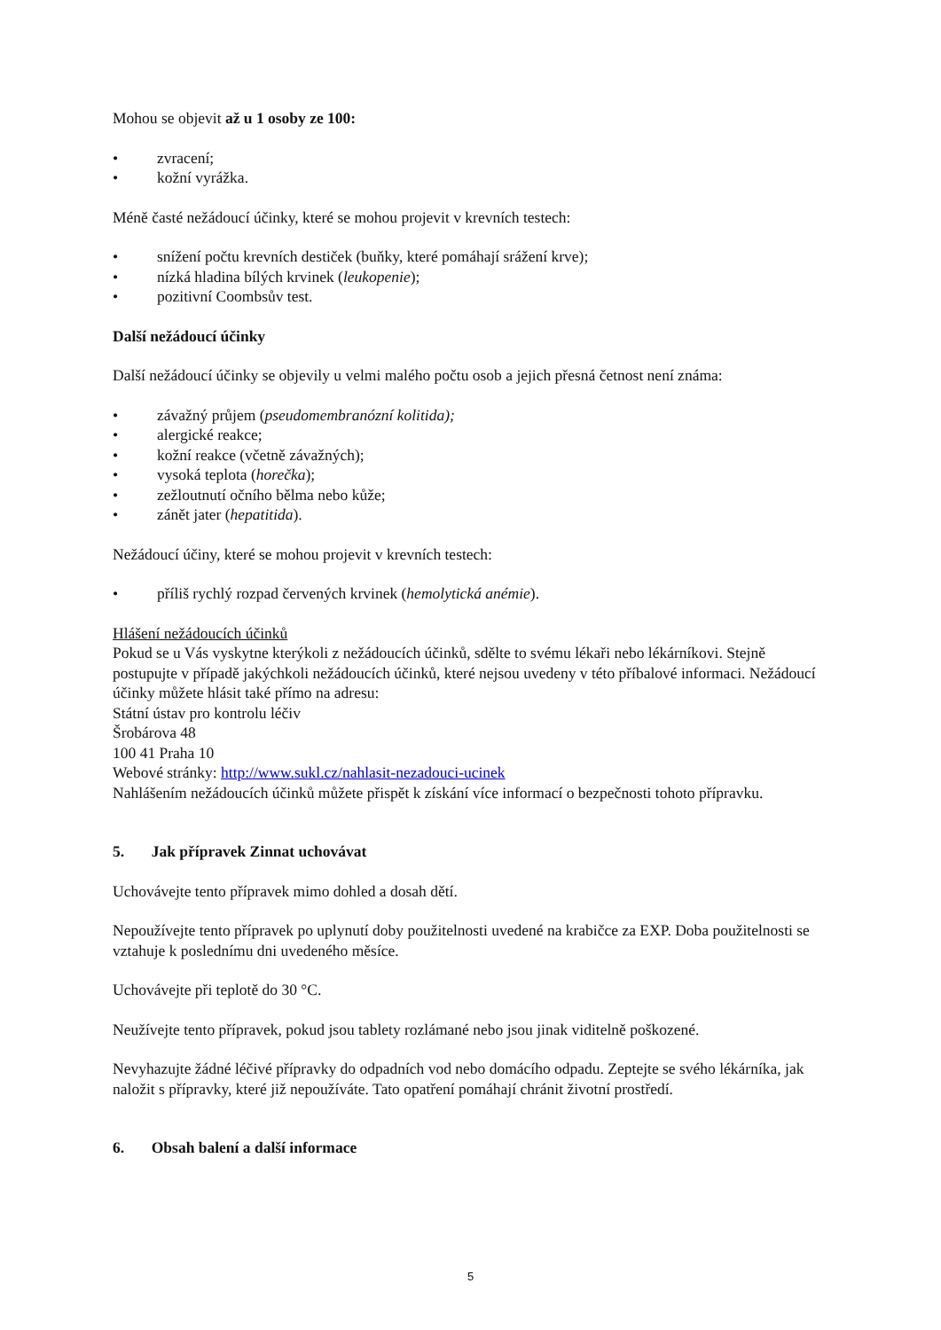Mohou se objevit až u 1 osoby ze 100:
• zvracení;
• kožní vyrážka.
Méně časté nežádoucí účinky, které se mohou projevit v krevních testech:
• snížení počtu krevních destiček (buňky, které pomáhají srážení krve);
• nízká hladina bílých krvinek (leukopenie);
• pozitivní Coombsův test.
Další nežádoucí účinky
Další nežádoucí účinky se objevily u velmi malého počtu osob a jejich přesná četnost není známa:
• závažný průjem (pseudomembranózní kolitida);
• alergické reakce;
• kožní reakce (včetně závažných);
• vysoká teplota (horečka);
• zežloutnutí očního bělma nebo kůže;
• zánět jater (hepatitida).
Nežádoucí účiny, které se mohou projevit v krevních testech:
• příliš rychlý rozpad červených krvinek (hemolytická anémie).
Hlášení nežádoucích účinků
Pokud se u Vás vyskytne kterýkoli z nežádoucích účinků, sdělte to svému lékaři nebo lékárníkovi. Stejně postupujte v případě jakýchkoli nežádoucích účinků, které nejsou uvedeny v této příbalové informaci. Nežádoucí účinky můžete hlásit také přímo na adresu:
Státní ústav pro kontrolu léčiv
Šrobárova 48
100 41 Praha 10
Webové stránky: http://www.sukl.cz/nahlasit-nezadouci-ucinek
Nahlášením nežádoucích účinků můžete přispět k získání více informací o bezpečnosti tohoto přípravku.
5. Jak přípravek Zinnat uchovávat
Uchovávejte tento přípravek mimo dohled a dosah dětí.
Nepoužívejte tento přípravek po uplynutí doby použitelnosti uvedené na krabičce za EXP. Doba použitelnosti se vztahuje k poslednímu dni uvedeného měsíce.
Uchovávejte při teplotě do 30 °C.
Neužívejte tento přípravek, pokud jsou tablety rozlámané nebo jsou jinak viditelně poškozené.
Nevyhazujte žádné léčivé přípravky do odpadních vod nebo domácího odpadu. Zeptejte se svého lékárníka, jak naložit s přípravky, které již nepoužíváte. Tato opatření pomáhají chránit životní prostředí.
6. Obsah balení a další informace
5